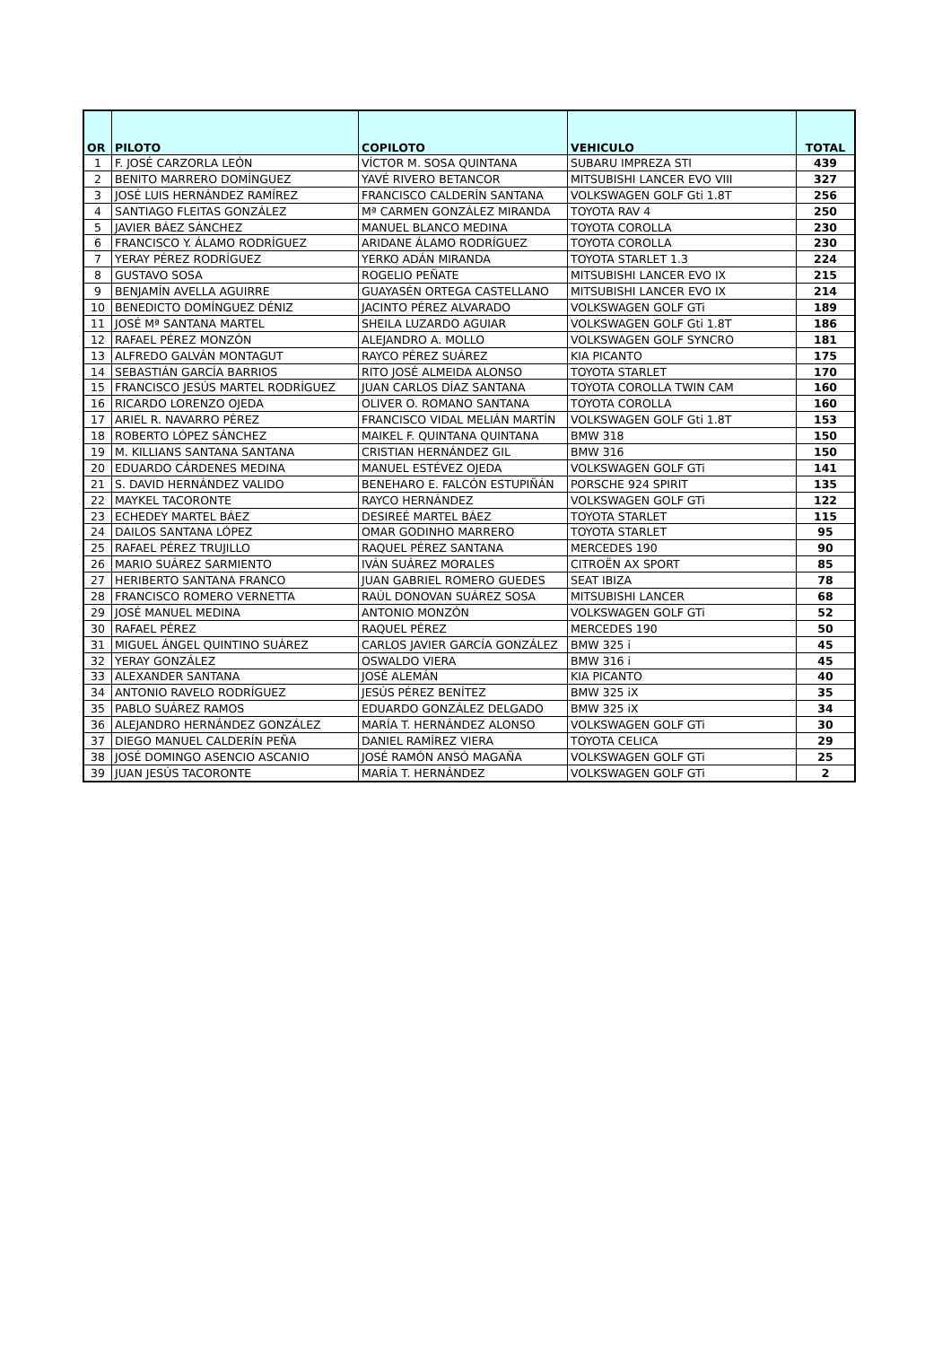| OR | PILOTO | COPILOTO | VEHICULO | TOTAL |
| --- | --- | --- | --- | --- |
| 1 | F. JOSÉ CARZORLA LEÓN | VÍCTOR M. SOSA QUINTANA | SUBARU IMPREZA STI | 439 |
| 2 | BENITO MARRERO DOMÍNGUEZ | YAVÉ RIVERO BETANCOR | MITSUBISHI LANCER EVO VIII | 327 |
| 3 | JOSÉ LUIS HERNÁNDEZ RAMÍREZ | FRANCISCO CALDERÍN SANTANA | VOLKSWAGEN GOLF Gti 1.8T | 256 |
| 4 | SANTIAGO FLEITAS GONZÁLEZ | Mª CARMEN GONZÁLEZ MIRANDA | TOYOTA RAV 4 | 250 |
| 5 | JAVIER BÁEZ SÁNCHEZ | MANUEL BLANCO MEDINA | TOYOTA COROLLA | 230 |
| 6 | FRANCISCO Y. ÁLAMO RODRÍGUEZ | ARIDANE ÁLAMO RODRÍGUEZ | TOYOTA COROLLA | 230 |
| 7 | YERAY PÉREZ RODRÍGUEZ | YERKO ADÁN MIRANDA | TOYOTA STARLET 1.3 | 224 |
| 8 | GUSTAVO SOSA | ROGELIO PEÑATE | MITSUBISHI LANCER EVO IX | 215 |
| 9 | BENJAMÍN AVELLA AGUIRRE | GUAYASÉN ORTEGA CASTELLANO | MITSUBISHI LANCER EVO IX | 214 |
| 10 | BENEDICTO DOMÍNGUEZ DÉNIZ | JACINTO PÉREZ ALVARADO | VOLKSWAGEN GOLF GTi | 189 |
| 11 | JOSÉ Mª SANTANA MARTEL | SHEILA LUZARDO AGUIAR | VOLKSWAGEN GOLF Gti 1.8T | 186 |
| 12 | RAFAEL PÉREZ MONZÓN | ALEJANDRO A. MOLLO | VOLKSWAGEN GOLF SYNCRO | 181 |
| 13 | ALFREDO GALVÁN MONTAGUT | RAYCO PÉREZ SUÁREZ | KIA PICANTO | 175 |
| 14 | SEBASTIÁN GARCÍA BARRIOS | RITO JOSÉ ALMEIDA ALONSO | TOYOTA STARLET | 170 |
| 15 | FRANCISCO JESÚS MARTEL RODRÍGUEZ | JUAN CARLOS DÍAZ SANTANA | TOYOTA COROLLA TWIN CAM | 160 |
| 16 | RICARDO LORENZO OJEDA | OLIVER O. ROMANO SANTANA | TOYOTA COROLLA | 160 |
| 17 | ARIEL R. NAVARRO PÉREZ | FRANCISCO VIDAL MELIÁN MARTÍN | VOLKSWAGEN GOLF Gti 1.8T | 153 |
| 18 | ROBERTO LÓPEZ SÁNCHEZ | MAIKEL F. QUINTANA QUINTANA | BMW 318 | 150 |
| 19 | M. KILLIANS SANTANA SANTANA | CRISTIAN HERNÁNDEZ GIL | BMW 316 | 150 |
| 20 | EDUARDO CÁRDENES MEDINA | MANUEL ESTÉVEZ OJEDA | VOLKSWAGEN GOLF GTi | 141 |
| 21 | S. DAVID HERNÁNDEZ VALIDO | BENEHARO E. FALCÓN ESTUPIÑÁN | PORSCHE 924 SPIRIT | 135 |
| 22 | MAYKEL TACORONTE | RAYCO HERNÁNDEZ | VOLKSWAGEN GOLF GTi | 122 |
| 23 | ECHEDEY MARTEL BÁEZ | DESIREÉ MARTEL BÁEZ | TOYOTA STARLET | 115 |
| 24 | DAILOS SANTANA LÓPEZ | OMAR GODINHO MARRERO | TOYOTA STARLET | 95 |
| 25 | RAFAEL PÉREZ TRUJILLO | RAQUEL PÉREZ SANTANA | MERCEDES 190 | 90 |
| 26 | MARIO SUÁREZ SARMIENTO | IVÁN SUÁREZ MORALES | CITROËN AX SPORT | 85 |
| 27 | HERIBERTO SANTANA FRANCO | JUAN GABRIEL ROMERO GUEDES | SEAT IBIZA | 78 |
| 28 | FRANCISCO ROMERO VERNETTA | RAÚL DONOVAN SUÁREZ SOSA | MITSUBISHI LANCER | 68 |
| 29 | JOSÉ MANUEL MEDINA | ANTONIO MONZÓN | VOLKSWAGEN GOLF GTi | 52 |
| 30 | RAFAEL PÉREZ | RAQUEL PÉREZ | MERCEDES 190 | 50 |
| 31 | MIGUEL ÁNGEL QUINTINO SUÁREZ | CARLOS JAVIER GARCÍA GONZÁLEZ | BMW 325 i | 45 |
| 32 | YERAY GONZÁLEZ | OSWALDO VIERA | BMW 316 i | 45 |
| 33 | ALEXANDER SANTANA | JOSÉ ALEMÁN | KIA PICANTO | 40 |
| 34 | ANTONIO RAVELO RODRÍGUEZ | JESÚS PÉREZ BENÍTEZ | BMW 325 iX | 35 |
| 35 | PABLO SUÁREZ RAMOS | EDUARDO GONZÁLEZ DELGADO | BMW 325 iX | 34 |
| 36 | ALEJANDRO HERNÁNDEZ GONZÁLEZ | MARÍA T. HERNÁNDEZ ALONSO | VOLKSWAGEN GOLF GTi | 30 |
| 37 | DIEGO MANUEL CALDERÍN PEÑA | DANIEL RAMÍREZ VIERA | TOYOTA CELICA | 29 |
| 38 | JOSÉ DOMINGO ASENCIO ASCANIO | JOSÉ RAMÓN ANSÓ MAGAÑA | VOLKSWAGEN GOLF GTi | 25 |
| 39 | JUAN JESÚS TACORONTE | MARÍA T. HERNÁNDEZ | VOLKSWAGEN GOLF GTi | 2 |